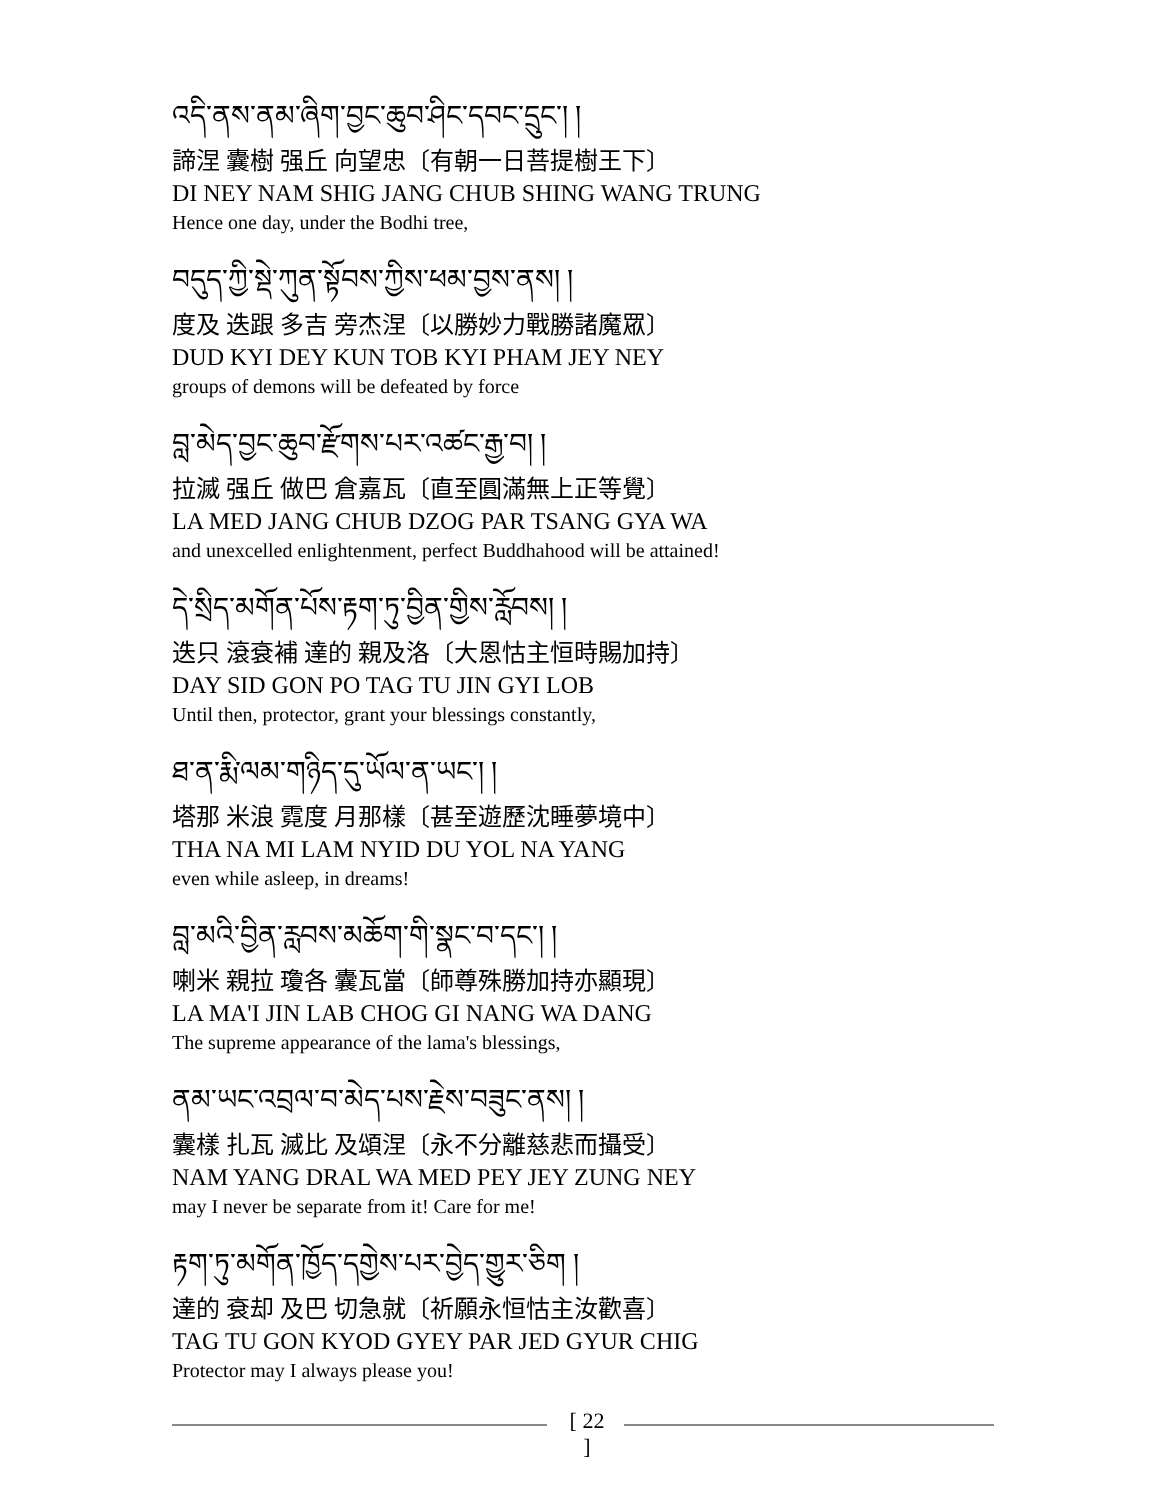འདི་ནས་ནམ་ཞིག་བྱང་ཆུབ་ཤིང་དབང་དྲུང་། །
諦涅 囊樹 强丘 向望忠〔有朝一日菩提樹王下〕
DI NEY NAM SHIG JANG CHUB SHING WANG TRUNG
Hence one day, under the Bodhi tree,
བདུད་ཀྱི་སྡེ་ཀུན་སྟོབས་ཀྱིས་ཕམ་བྱས་ནས། །
度及 迭跟 多吉 旁杰涅〔以勝妙力戰勝諸魔眾〕
DUD KYI DEY KUN TOB KYI PHAM JEY NEY
groups of demons will be defeated by force
བླ་མེད་བྱང་ཆུབ་རྫོགས་པར་འཚང་རྒྱ་བ། །
拉滅 强丘 做巴 倉嘉瓦〔直至圓滿無上正等覺〕
LA MED JANG CHUB DZOG PAR TSANG GYA WA
and unexcelled enlightenment, perfect Buddhahood will be attained!
དེ་སྲིད་མགོན་པོས་རྟག་ཏུ་བྱིན་གྱིས་རློབས། །
迭只 滾袞補 達的 親及洛〔大恩怙主恒時賜加持〕
DAY SID GON PO TAG TU JIN GYI LOB
Until then, protector, grant your blessings constantly,
ཐ་ན་རྨི་ལམ་གཉིད་དུ་ཡོལ་ན་ཡང་། །
塔那 米浪 霓度 月那樣〔甚至遊歷沈睡夢境中〕
THA NA MI LAM NYID DU YOL NA YANG
even while asleep, in dreams!
བླ་མའི་བྱིན་རླབས་མཆོག་གི་སྣང་བ་དང་། །
喇米 親拉 瓊各 囊瓦當〔師尊殊勝加持亦顯現〕
LA MA'I JIN LAB CHOG GI NANG WA DANG
The supreme appearance of the lama's blessings,
ནམ་ཡང་འབྲལ་བ་མེད་པས་རྗེས་བཟུང་ནས། །
囊樣 扎瓦 滅比 及頌涅〔永不分離慈悲而攝受〕
NAM YANG DRAL WA MED PEY JEY ZUNG NEY
may I never be separate from it! Care for me!
རྟག་ཏུ་མགོན་ཁྱོད་དགྱེས་པར་བྱེད་གྱུར་ཅིག །
達的 袞却 及巴 切急就〔祈願永恒怙主汝歡喜〕
TAG TU GON KYOD GYEY PAR JED GYUR CHIG
Protector may I always please you!
[ 22 ]